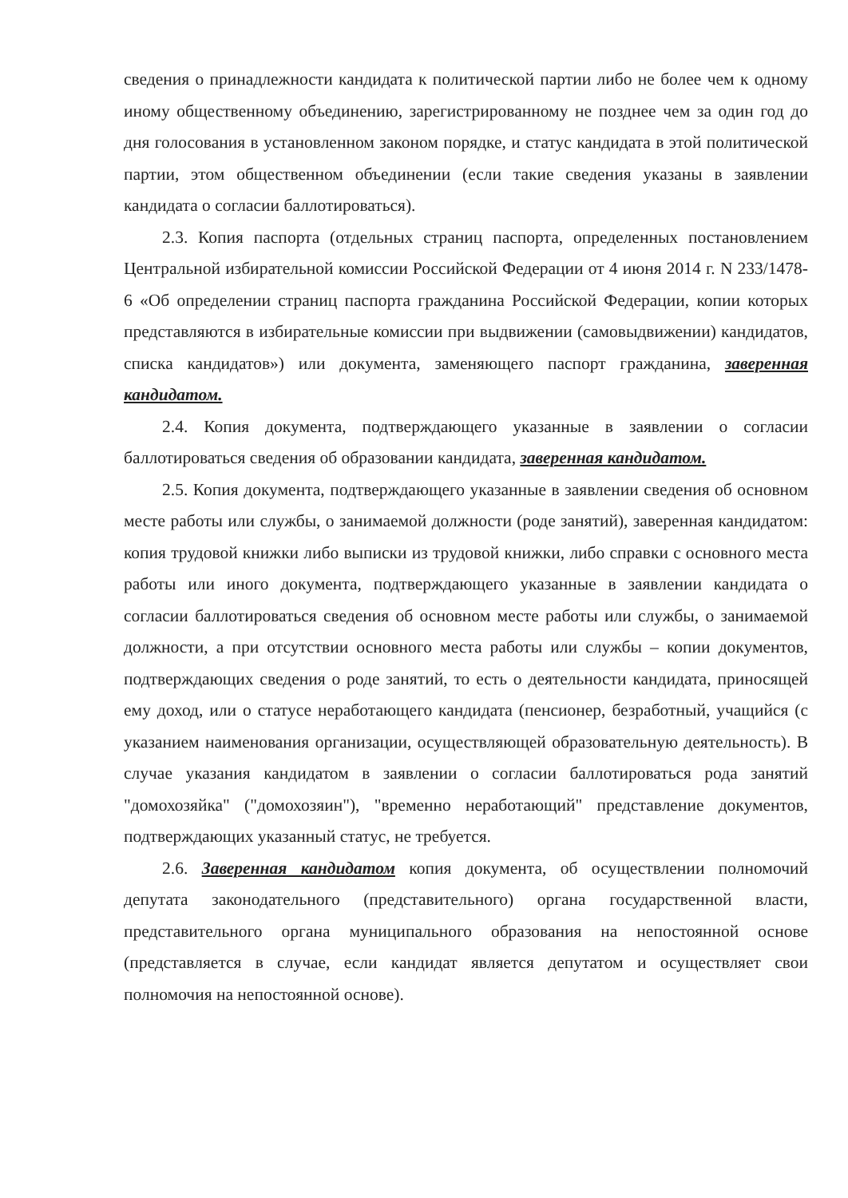сведения о принадлежности кандидата к политической партии либо не более чем к одному иному общественному объединению, зарегистрированному не позднее чем за один год до дня голосования в установленном законом порядке, и статус кандидата в этой политической партии, этом общественном объединении (если такие сведения указаны в заявлении кандидата о согласии баллотироваться).
2.3. Копия паспорта (отдельных страниц паспорта, определенных постановлением Центральной избирательной комиссии Российской Федерации от 4 июня 2014 г. N 233/1478-6 «Об определении страниц паспорта гражданина Российской Федерации, копии которых представляются в избирательные комиссии при выдвижении (самовыдвижении) кандидатов, списка кандидатов») или документа, заменяющего паспорт гражданина, заверенная кандидатом.
2.4. Копия документа, подтверждающего указанные в заявлении о согласии баллотироваться сведения об образовании кандидата, заверенная кандидатом.
2.5. Копия документа, подтверждающего указанные в заявлении сведения об основном месте работы или службы, о занимаемой должности (роде занятий), заверенная кандидатом: копия трудовой книжки либо выписки из трудовой книжки, либо справки с основного места работы или иного документа, подтверждающего указанные в заявлении кандидата о согласии баллотироваться сведения об основном месте работы или службы, о занимаемой должности, а при отсутствии основного места работы или службы – копии документов, подтверждающих сведения о роде занятий, то есть о деятельности кандидата, приносящей ему доход, или о статусе неработающего кандидата (пенсионер, безработный, учащийся (с указанием наименования организации, осуществляющей образовательную деятельность). В случае указания кандидатом в заявлении о согласии баллотироваться рода занятий "домохозяйка" ("домохозяин"), "временно неработающий" представление документов, подтверждающих указанный статус, не требуется.
2.6. Заверенная кандидатом копия документа, об осуществлении полномочий депутата законодательного (представительного) органа государственной власти, представительного органа муниципального образования на непостоянной основе (представляется в случае, если кандидат является депутатом и осуществляет свои полномочия на непостоянной основе).